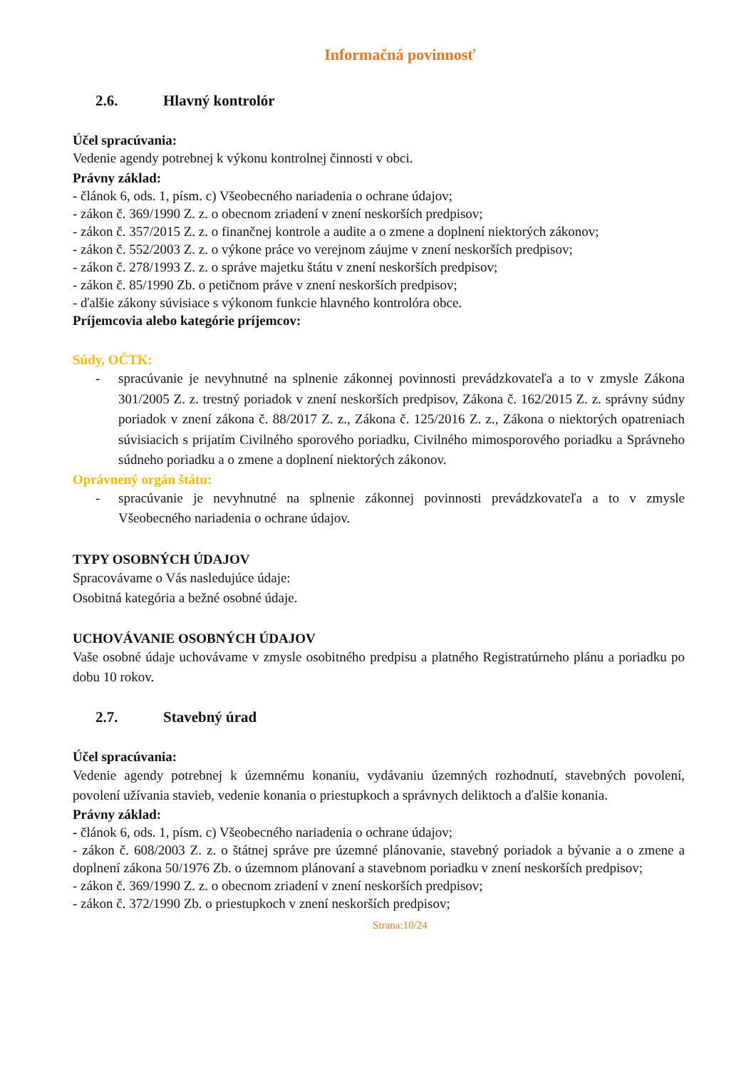Informačná povinnosť
2.6. Hlavný kontrolór
Účel spracúvania:
Vedenie agendy potrebnej k výkonu kontrolnej činnosti v obci.
Právny základ:
- článok 6, ods. 1, písm. c) Všeobecného nariadenia o ochrane údajov;
- zákon č. 369/1990 Z. z. o obecnom zriadení v znení neskorších predpisov;
- zákon č. 357/2015 Z. z. o finančnej kontrole a audite a o zmene a doplnení niektorých zákonov;
- zákon č. 552/2003 Z. z. o výkone práce vo verejnom záujme v znení neskorších predpisov;
- zákon č. 278/1993 Z. z. o správe majetku štátu v znení neskorších predpisov;
- zákon č. 85/1990 Zb. o petičnom práve v znení neskorších predpisov;
- ďalšie zákony súvisiace s výkonom funkcie hlavného kontrolóra obce.
Príjemcovia alebo kategórie príjemcov:
Súdy, OČTK:
- spracúvanie je nevyhnutné na splnenie zákonnej povinnosti prevádzkovateľa a to v zmysle Zákona 301/2005 Z. z. trestný poriadok v znení neskorších predpisov, Zákona č. 162/2015 Z. z. správny súdny poriadok v znení zákona č. 88/2017 Z. z., Zákona č. 125/2016 Z. z., Zákona o niektorých opatreniach súvisiacich s prijatím Civilného sporového poriadku, Civilného mimosporového poriadku a Správneho súdneho poriadku a o zmene a doplnení niektorých zákonov.
Oprávnený orgán štátu:
- spracúvanie je nevyhnutné na splnenie zákonnej povinnosti prevádzkovateľa a to v zmysle Všeobecného nariadenia o ochrane údajov.
TYPY OSOBNÝCH ÚDAJOV
Spracovávame o Vás nasledujúce údaje:
Osobitná kategória a bežné osobné údaje.
UCHOVÁVANIE OSOBNÝCH ÚDAJOV
Vaše osobné údaje uchovávame v zmysle osobitného predpisu a platného Registratúrneho plánu a poriadku po dobu 10 rokov.
2.7. Stavebný úrad
Účel spracúvania:
Vedenie agendy potrebnej k územnému konaniu, vydávaniu územných rozhodnutí, stavebných povolení, povolení užívania stavieb, vedenie konania o priestupkoch a správnych deliktoch a ďalšie konania.
Právny základ:
- článok 6, ods. 1, písm. c) Všeobecného nariadenia o ochrane údajov;
- zákon č. 608/2003 Z. z. o štátnej správe pre územné plánovanie, stavebný poriadok a bývanie a o zmene a doplnení zákona 50/1976 Zb. o územnom plánovaní a stavebnom poriadku v znení neskorších predpisov;
- zákon č. 369/1990 Z. z. o obecnom zriadení v znení neskorších predpisov;
- zákon č. 372/1990 Zb. o priestupkoch v znení neskorších predpisov;
Strana:10/24